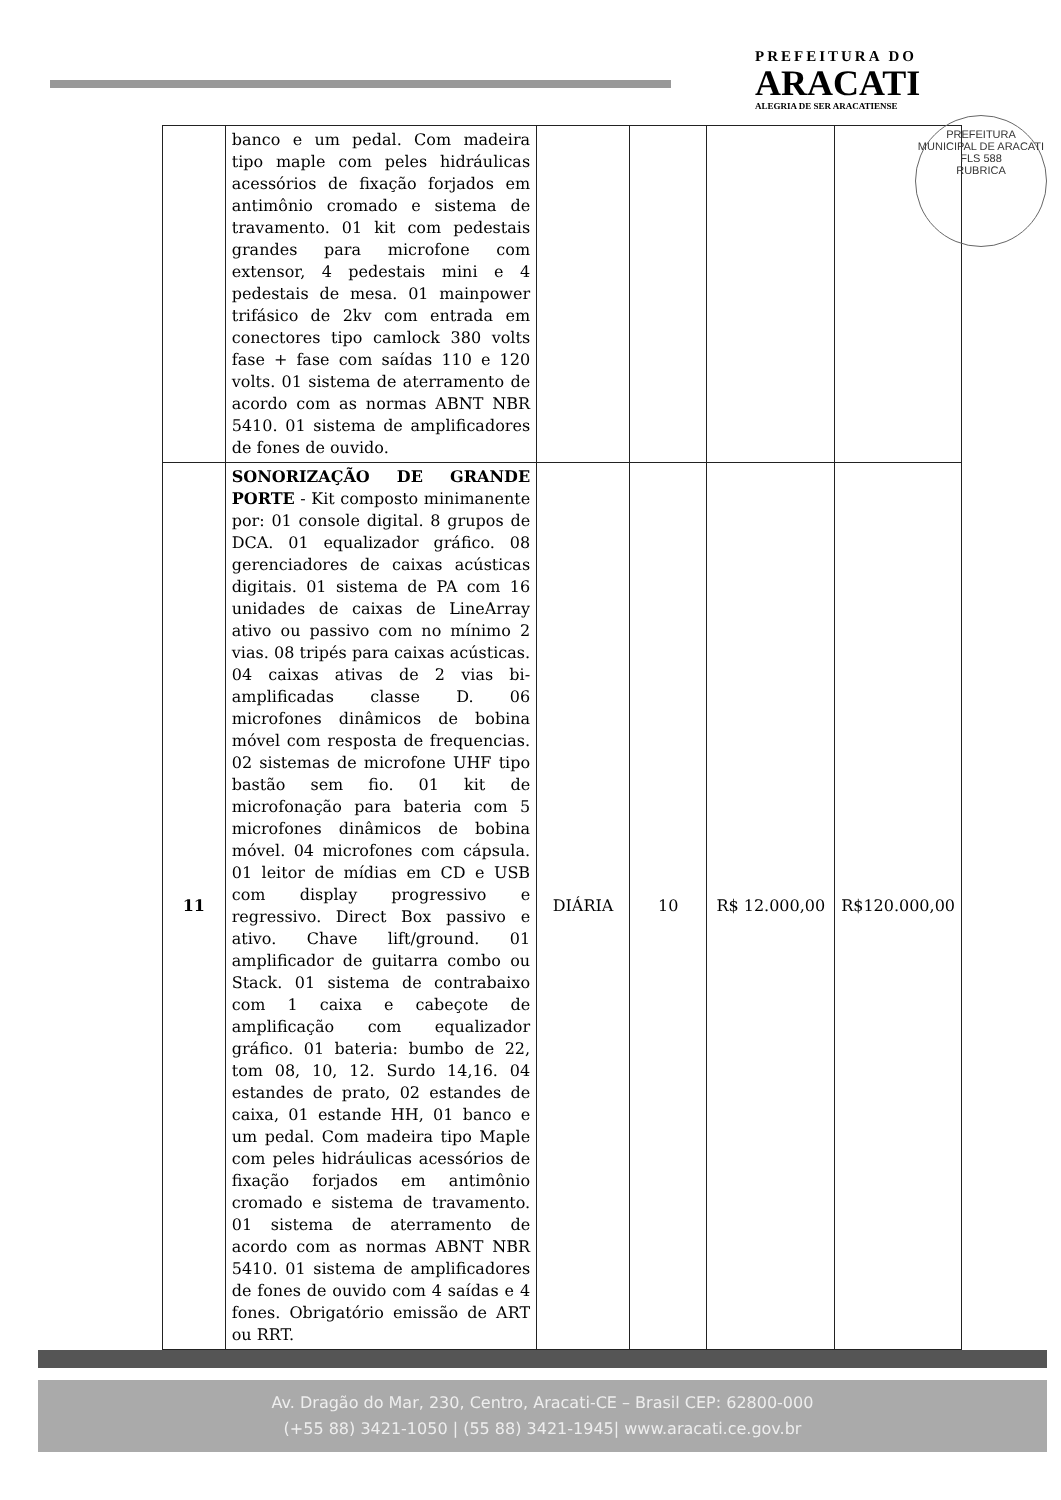PREFEITURA DO
ARACATI
ALEGRIA DE SER ARACATIENSE
PREFEITURA MUNICIPAL DE ARACATI
FLS 588
RUBRICA
| | banco e um pedal. Com madeira tipo maple com peles hidráulicas acessórios de fixação forjados em antimônio cromado e sistema de travamento. 01 kit com pedestais grandes para microfone com extensor, 4 pedestais mini e 4 pedestais de mesa. 01 mainpower trifásico de 2kv com entrada em conectores tipo camlock 380 volts fase + fase com saídas 110 e 120 volts. 01 sistema de aterramento de acordo com as normas ABNT NBR 5410. 01 sistema de amplificadores de fones de ouvido. | | | | |
| 11 | SONORIZAÇÃO DE GRANDE PORTE - Kit composto minimanente por: 01 console digital. 8 grupos de DCA. 01 equalizador gráfico. 08 gerenciadores de caixas acústicas digitais. 01 sistema de PA com 16 unidades de caixas de LineArray ativo ou passivo com no mínimo 2 vias. 08 tripés para caixas acústicas. 04 caixas ativas de 2 vias bi-amplificadas classe D. 06 microfones dinâmicos de bobina móvel com resposta de frequencias. 02 sistemas de microfone UHF tipo bastão sem fio. 01 kit de microfonação para bateria com 5 microfones dinâmicos de bobina móvel. 04 microfones com cápsula. 01 leitor de mídias em CD e USB com display progressivo e regressivo. Direct Box passivo e ativo. Chave lift/ground. 01 amplificador de guitarra combo ou Stack. 01 sistema de contrabaixo com 1 caixa e cabeçote de amplificação com equalizador gráfico. 01 bateria: bumbo de 22, tom 08, 10, 12. Surdo 14,16. 04 estandes de prato, 02 estandes de caixa, 01 estande HH, 01 banco e um pedal. Com madeira tipo Maple com peles hidráulicas acessórios de fixação forjados em antimônio cromado e sistema de travamento. 01 sistema de aterramento de acordo com as normas ABNT NBR 5410. 01 sistema de amplificadores de fones de ouvido com 4 saídas e 4 fones. Obrigatório emissão de ART ou RRT. | DIÁRIA | 10 | R$ 12.000,00 | R$120.000,00 |
Av. Dragão do Mar, 230, Centro, Aracati-CE – Brasil CEP: 62800-000
(+55 88) 3421-1050 | (55 88) 3421-1945| www.aracati.ce.gov.br